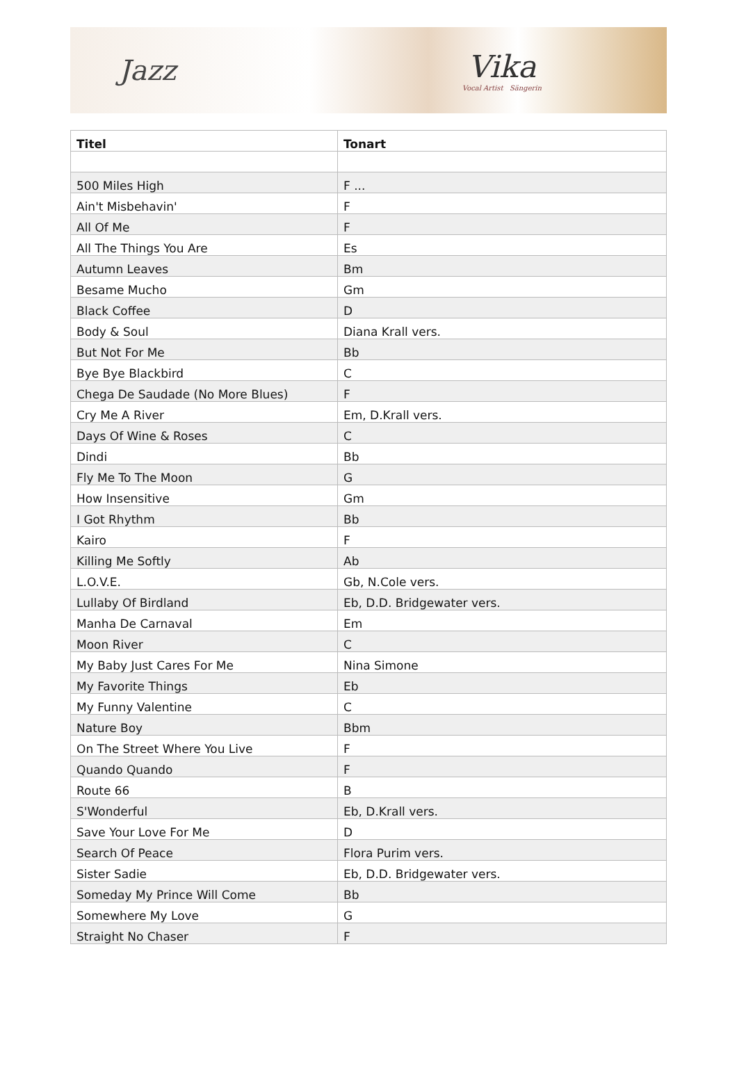Jazz Vika
Vocal Artist Sängerin
| Titel | Tonart |
| --- | --- |
| 500 Miles High | F ... |
| Ain't Misbehavin' | F |
| All Of Me | F |
| All The Things You Are | Es |
| Autumn Leaves | Bm |
| Besame Mucho | Gm |
| Black Coffee | D |
| Body & Soul | Diana Krall vers. |
| But Not For Me | Bb |
| Bye Bye Blackbird | C |
| Chega De Saudade (No More Blues) | F |
| Cry Me A River | Em, D.Krall vers. |
| Days Of Wine & Roses | C |
| Dindi | Bb |
| Fly Me To The Moon | G |
| How Insensitive | Gm |
| I Got Rhythm | Bb |
| Kairo | F |
| Killing Me Softly | Ab |
| L.O.V.E. | Gb, N.Cole vers. |
| Lullaby Of Birdland | Eb, D.D. Bridgewater vers. |
| Manha De Carnaval | Em |
| Moon River | C |
| My Baby Just Cares For Me | Nina Simone |
| My Favorite Things | Eb |
| My Funny Valentine | C |
| Nature Boy | Bbm |
| On The Street Where You Live | F |
| Quando Quando | F |
| Route 66 | B |
| S'Wonderful | Eb, D.Krall vers. |
| Save Your Love For Me | D |
| Search Of Peace | Flora Purim vers. |
| Sister Sadie | Eb, D.D. Bridgewater vers. |
| Someday My Prince Will Come | Bb |
| Somewhere My Love | G |
| Straight No Chaser | F |